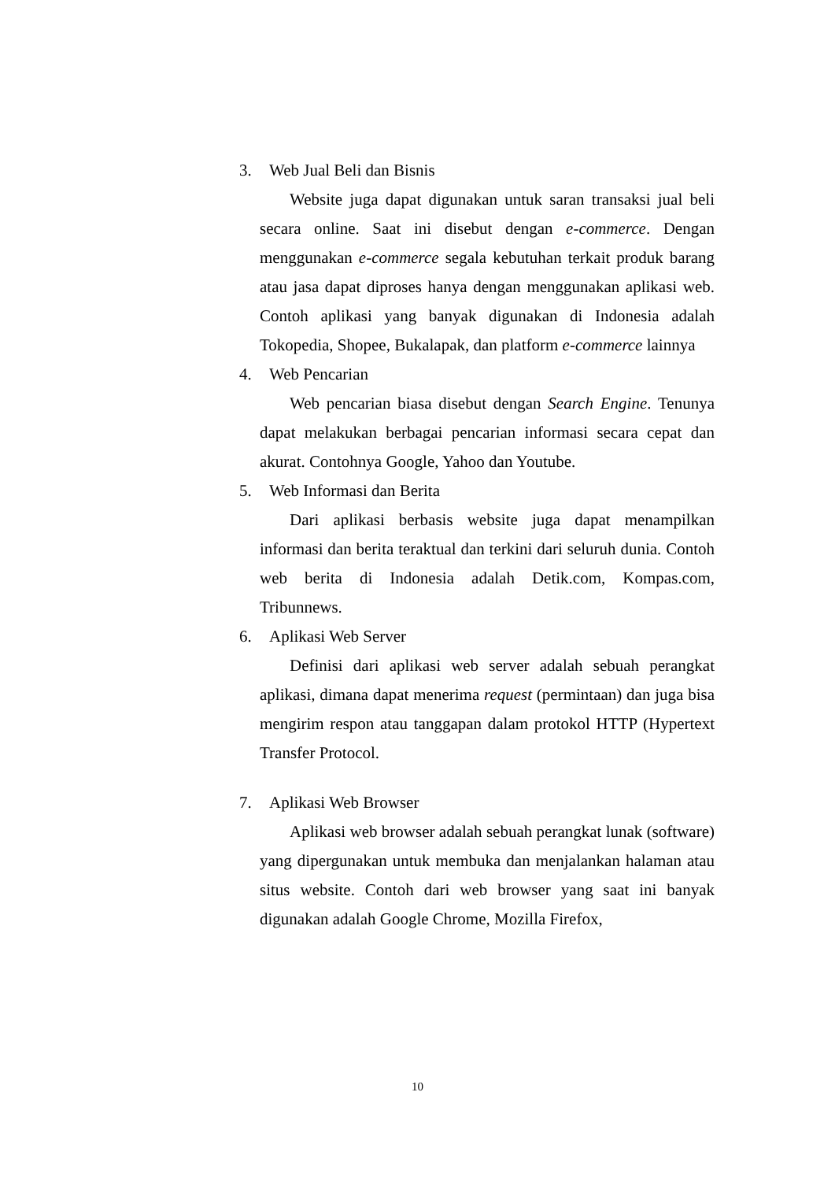3. Web Jual Beli dan Bisnis
Website juga dapat digunakan untuk saran transaksi jual beli secara online. Saat ini disebut dengan e-commerce. Dengan menggunakan e-commerce segala kebutuhan terkait produk barang atau jasa dapat diproses hanya dengan menggunakan aplikasi web. Contoh aplikasi yang banyak digunakan di Indonesia adalah Tokopedia, Shopee, Bukalapak, dan platform e-commerce lainnya
4. Web Pencarian
Web pencarian biasa disebut dengan Search Engine. Tenunya dapat melakukan berbagai pencarian informasi secara cepat dan akurat. Contohnya Google, Yahoo dan Youtube.
5. Web Informasi dan Berita
Dari aplikasi berbasis website juga dapat menampilkan informasi dan berita teraktual dan terkini dari seluruh dunia. Contoh web berita di Indonesia adalah Detik.com, Kompas.com, Tribunnews.
6. Aplikasi Web Server
Definisi dari aplikasi web server adalah sebuah perangkat aplikasi, dimana dapat menerima request (permintaan) dan juga bisa mengirim respon atau tanggapan dalam protokol HTTP (Hypertext Transfer Protocol.
7. Aplikasi Web Browser
Aplikasi web browser adalah sebuah perangkat lunak (software) yang dipergunakan untuk membuka dan menjalankan halaman atau situs website. Contoh dari web browser yang saat ini banyak digunakan adalah Google Chrome, Mozilla Firefox,
10